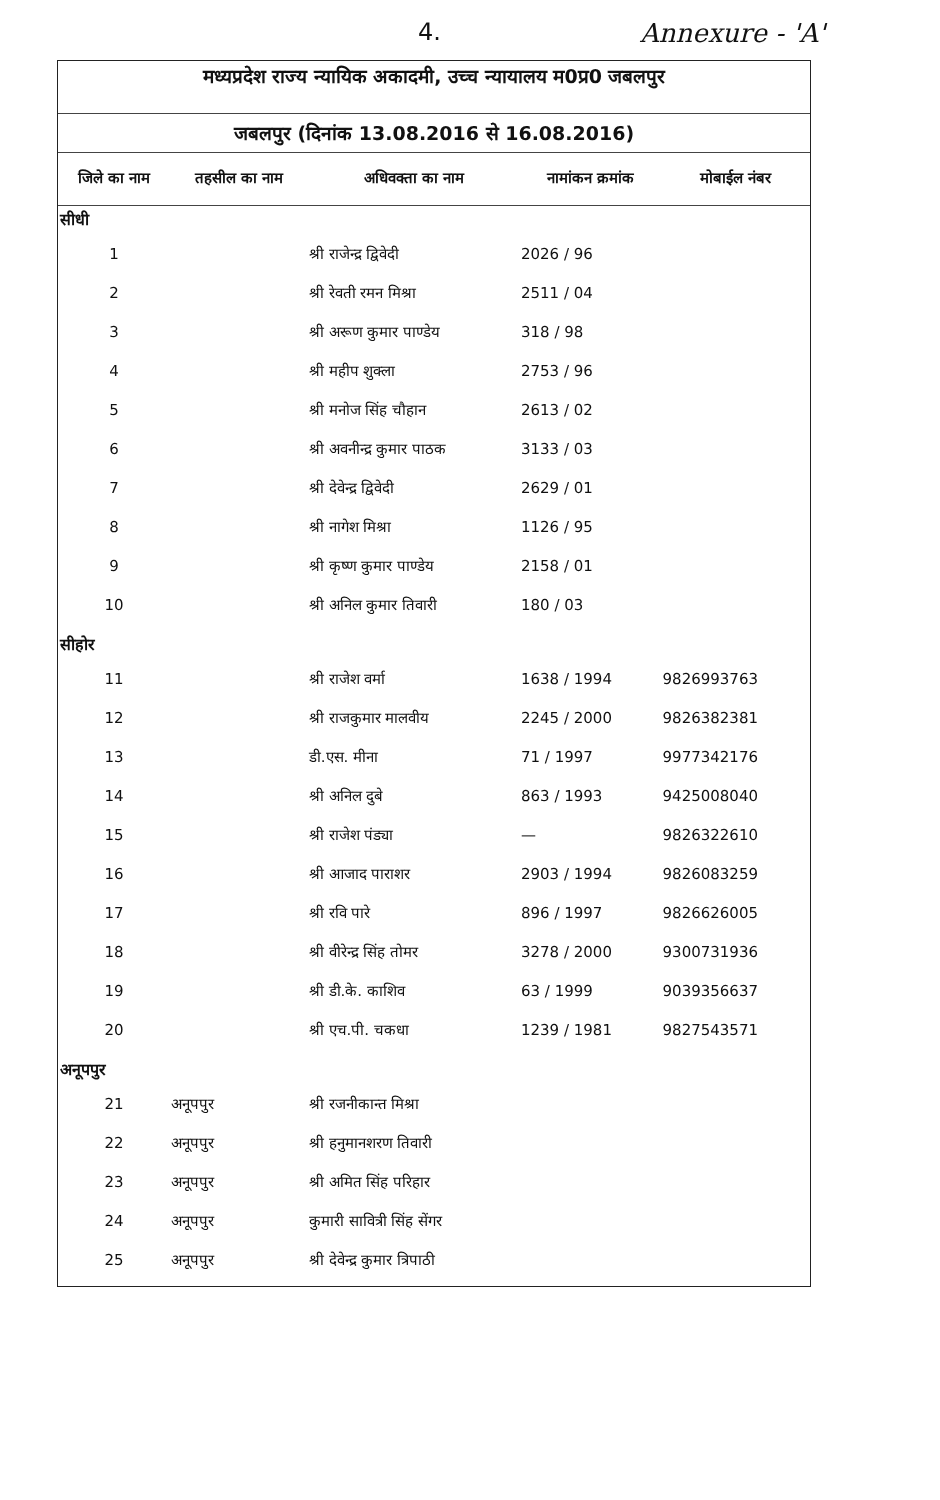4. Annexure - 'A'
मध्यप्रदेश राज्य न्यायिक अकादमी, उच्च न्यायालय म0प्र0 जबलपुर
जबलपुर (दिनांक 13.08.2016 से 16.08.2016)
| जिले का नाम | तहसील का नाम | अधिवक्ता का नाम | नामांकन क्रमांक | मोबाईल नंबर |
| --- | --- | --- | --- | --- |
| सीधी | | | | |
| 1 | | श्री राजेन्द्र द्विवेदी | 2026 / 96 | |
| 2 | | श्री रेवती रमन मिश्रा | 2511 / 04 | |
| 3 | | श्री अरूण कुमार पाण्डेय | 318 / 98 | |
| 4 | | श्री महीप शुक्ला | 2753 / 96 | |
| 5 | | श्री मनोज सिंह चौहान | 2613 / 02 | |
| 6 | | श्री अवनीन्द्र कुमार पाठक | 3133 / 03 | |
| 7 | | श्री देवेन्द्र द्विवेदी | 2629 / 01 | |
| 8 | | श्री नागेश मिश्रा | 1126 / 95 | |
| 9 | | श्री कृष्ण कुमार पाण्डेय | 2158 / 01 | |
| 10 | | श्री अनिल कुमार तिवारी | 180 / 03 | |
| सीहोर | | | | |
| 11 | | श्री राजेश वर्मा | 1638 / 1994 | 9826993763 |
| 12 | | श्री राजकुमार मालवीय | 2245 / 2000 | 9826382381 |
| 13 | | डी.एस. मीना | 71 / 1997 | 9977342176 |
| 14 | | श्री अनिल दुबे | 863 / 1993 | 9425008040 |
| 15 | | श्री राजेश पंड्या | — | 9826322610 |
| 16 | | श्री आजाद पाराशर | 2903 / 1994 | 9826083259 |
| 17 | | श्री रवि पारे | 896 / 1997 | 9826626005 |
| 18 | | श्री वीरेन्द्र सिंह तोमर | 3278 / 2000 | 9300731936 |
| 19 | | श्री डी.के. काशिव | 63 / 1999 | 9039356637 |
| 20 | | श्री एच.पी. चकधा | 1239 / 1981 | 9827543571 |
| अनूपपुर | | | | |
| 21 | अनूपपुर | श्री रजनीकान्त मिश्रा | | |
| 22 | अनूपपुर | श्री हनुमानशरण तिवारी | | |
| 23 | अनूपपुर | श्री अमित सिंह परिहार | | |
| 24 | अनूपपुर | कुमारी सावित्री सिंह सेंगर | | |
| 25 | अनूपपुर | श्री देवेन्द्र कुमार त्रिपाठी | | |